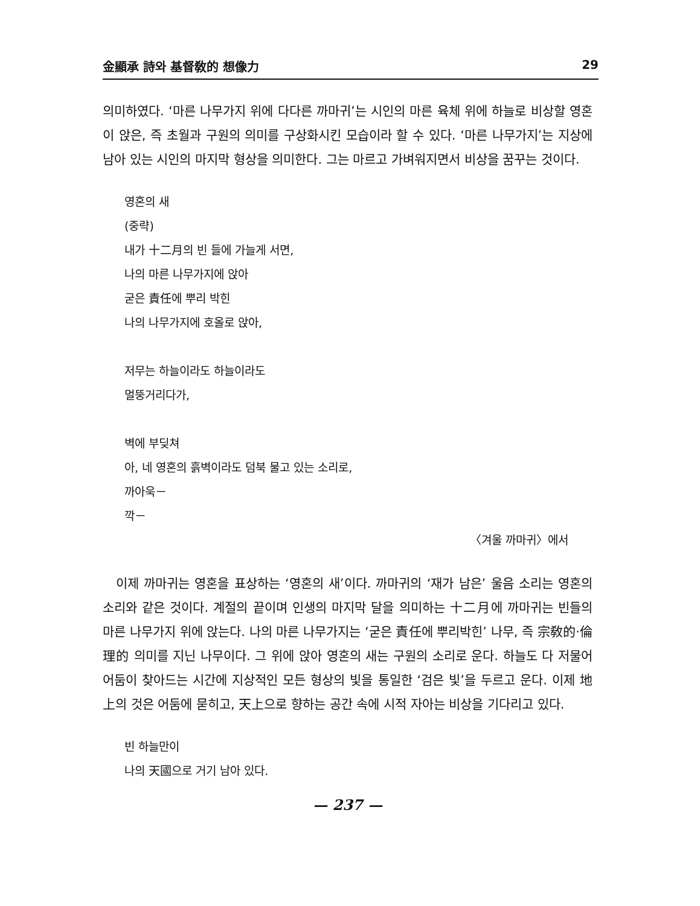金顯承 詩와 基督敎的 想像力 29
의미하였다. ‘마른 나무가지 위에 다다른 까마귀’는 시인의 마른 육체 위에 하늘로 비상할 영혼이 앉은, 즉 초월과 구원의 의미를 구상화시킨 모습이라 할 수 있다. ‘마른 나무가지’는 지상에 남아 있는 시인의 마지막 형상을 의미한다. 그는 마르고 가벼워지면서 비상을 꿈꾸는 것이다.
영혼의 새
(중략)
내가 十二月의 빈 들에 가늘게 서면,
나의 마른 나무가지에 앉아
굳은 責任에 뿌리 박힌
나의 나무가지에 호올로 앉아,
저무는 하늘이라도 하늘이라도
멀뚱거리다가,
벽에 부딪쳐
아, 네 영혼의 흙벽이라도 덤북 물고 있는 소리로,
까아욱－
깍－
〈겨울 까마귀〉에서
이제 까마귀는 영혼을 표상하는 ‘영혼의 새’이다. 까마귀의 ‘재가 남은’ 울음 소리는 영혼의 소리와 같은 것이다. 계절의 끝이며 인생의 마지막 달을 의미하는 十二月에 까마귀는 빈들의 마른 나무가지 위에 앉는다. 나의 마른 나무가지는 ‘굳은 責任에 뿌리박힌’ 나무, 즉 宗敎的·倫理的 의미를 지닌 나무이다. 그 위에 앉아 영혼의 새는 구원의 소리로 운다. 하늘도 다 저물어 어둠이 찾아드는 시간에 지상적인 모든 형상의 빛을 통일한 ‘검은 빛’을 두르고 운다. 이제 地上의 것은 어둠에 묻히고, 天上으로 향하는 공간 속에 시적 자아는 비상을 기다리고 있다.
빈 하늘만이
나의 天國으로 거기 남아 있다.
— 237 —